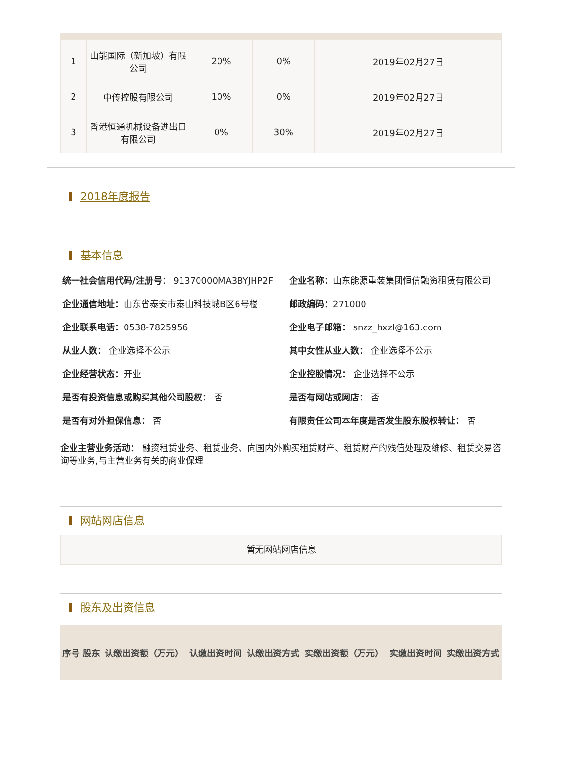| 1 | 山能国际（新加坡）有限公司 | 20% | 0% | 2019年02月27日 |
| 2 | 中传控股有限公司 | 10% | 0% | 2019年02月27日 |
| 3 | 香港恒通机械设备进出口有限公司 | 0% | 30% | 2019年02月27日 |
2018年度报告
基本信息
统一社会信用代码/注册号： 91370000MA3BYJHP2F
企业名称：山东能源重装集团恒信融资租赁有限公司
企业通信地址：山东省泰安市泰山科技城B区6号楼
邮政编码：271000
企业联系电话：0538-7825956
企业电子邮箱： snzz_hxzl@163.com
从业人数： 企业选择不公示
其中女性从业人数： 企业选择不公示
企业经营状态：开业
企业控股情况： 企业选择不公示
是否有投资信息或购买其他公司股权： 否
是否有网站或网店： 否
是否有对外担保信息： 否
有限责任公司本年度是否发生股东股权转让： 否
企业主营业务活动： 融资租赁业务、租赁业务、向国内外购买租赁财产、租赁财产的残值处理及维修、租赁交易咨询等业务,与主营业务有关的商业保理
网站网店信息
暂无网站网店信息
股东及出资信息
| 序号 | 股东 | 认缴出资额（万元） | 认缴出资时间 | 认缴出资方式 | 实缴出资额（万元） | 实缴出资时间 | 实缴出资方式 |
| --- | --- | --- | --- | --- | --- | --- | --- |